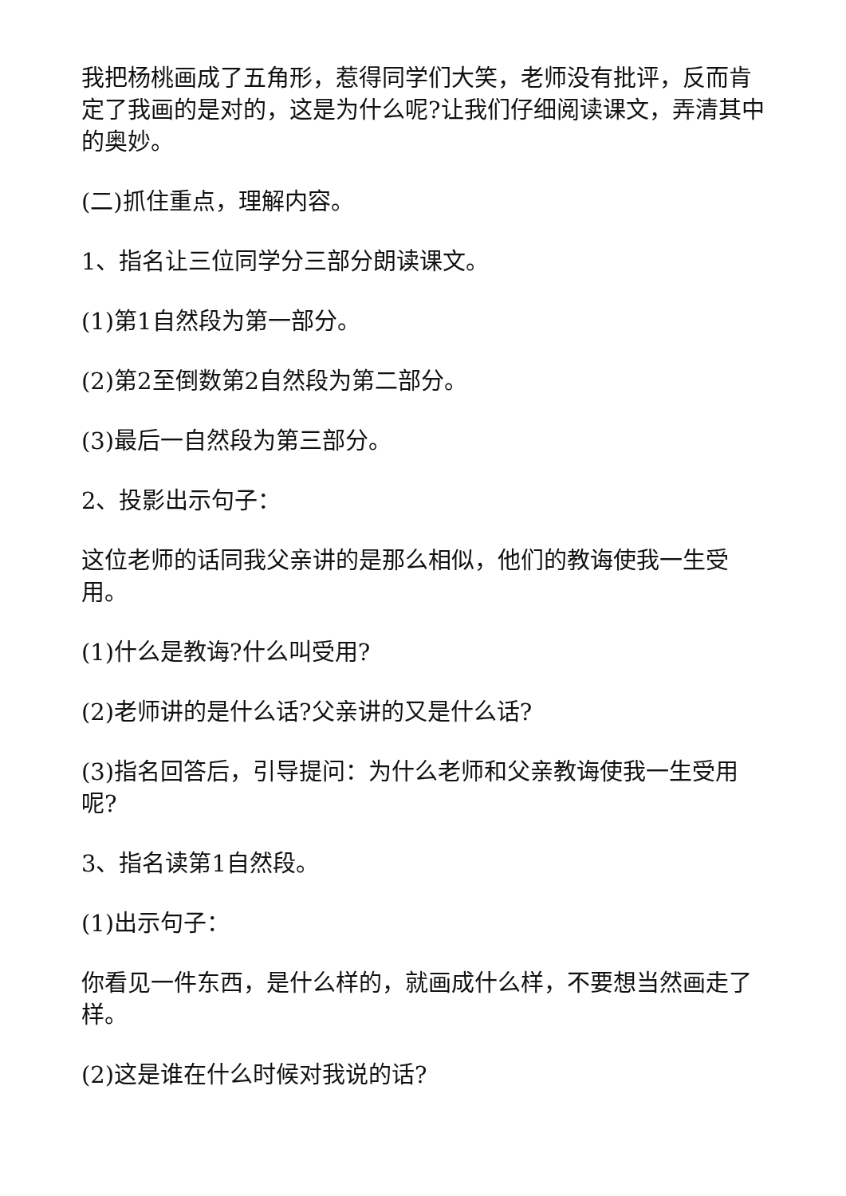我把杨桃画成了五角形，惹得同学们大笑，老师没有批评，反而肯定了我画的是对的，这是为什么呢?让我们仔细阅读课文，弄清其中的奥妙。
(二)抓住重点，理解内容。
1、指名让三位同学分三部分朗读课文。
(1)第1自然段为第一部分。
(2)第2至倒数第2自然段为第二部分。
(3)最后一自然段为第三部分。
2、投影出示句子：
这位老师的话同我父亲讲的是那么相似，他们的教诲使我一生受用。
(1)什么是教诲?什么叫受用?
(2)老师讲的是什么话?父亲讲的又是什么话?
(3)指名回答后，引导提问：为什么老师和父亲教诲使我一生受用呢?
3、指名读第1自然段。
(1)出示句子：
你看见一件东西，是什么样的，就画成什么样，不要想当然画走了样。
(2)这是谁在什么时候对我说的话?